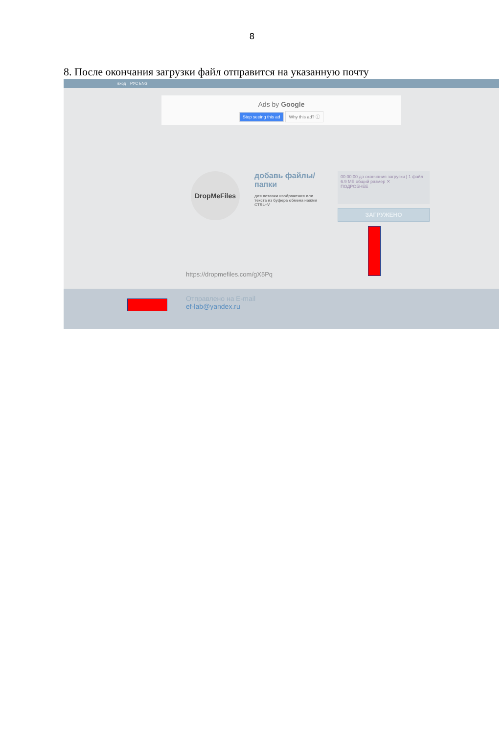8
8. После окончания загрузки файл отправится на указанную почту
вход РУС ENG
Ads by Google
Stop seeing this ad Why this ad? ⓘ
DropMeFiles
добавь файлы/папки
для вставки изображения или текста из буфера обмена нажми CTRL+V
00:00:00 до окончания загрузки | 1 файл 6.9 МБ общий размер ✕
ПОДРОБНЕЕ
ЗАГРУЖЕНО
https://dropmefiles.com/gX5Pq
Отправлено на E-mail
ef-lab@yandex.ru